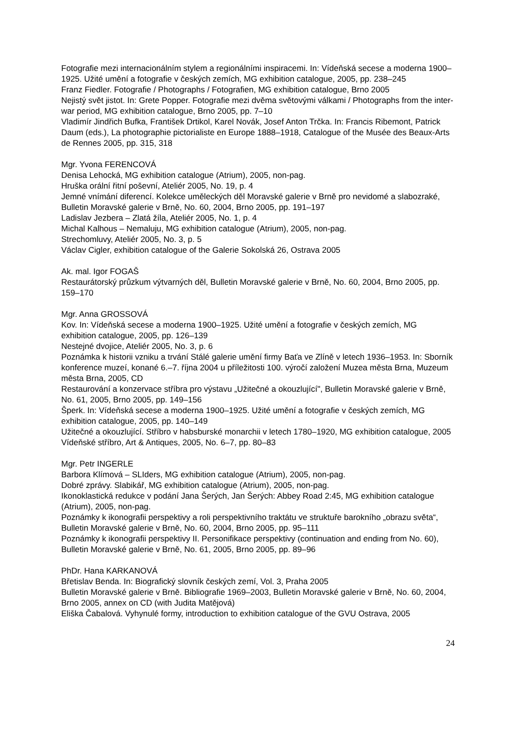Fotografie mezi internacionálním stylem a regionálními inspiracemi. In: Vídeňská secese a moderna 1900–1925. Užité umění a fotografie v českých zemích, MG exhibition catalogue, 2005, pp. 238–245
Franz Fiedler. Fotografie / Photographs / Fotografien, MG exhibition catalogue, Brno 2005
Nejistý svět jistot. In: Grete Popper. Fotografie mezi dvěma světovými válkami / Photographs from the inter-war period, MG exhibition catalogue, Brno 2005, pp. 7–10
Vladimír Jindřich Bufka, František Drtikol, Karel Novák, Josef Anton Trčka. In: Francis Ribemont, Patrick Daum (eds.), La photographie pictorialiste en Europe 1888–1918, Catalogue of the Musée des Beaux-Arts de Rennes 2005, pp. 315, 318
Mgr. Yvona FERENCOVÁ
Denisa Lehocká, MG exhibition catalogue (Atrium), 2005, non-pag.
Hruška orální řitní poševní, Ateliér 2005, No. 19, p. 4
Jemné vnímání diferencí. Kolekce uměleckých děl Moravské galerie v Brně pro nevidomé a slabozraké, Bulletin Moravské galerie v Brně, No. 60, 2004, Brno 2005, pp. 191–197
Ladislav Jezbera – Zlatá žíla, Ateliér 2005, No. 1, p. 4
Michal Kalhous – Nemaluju, MG exhibition catalogue (Atrium), 2005, non-pag.
Strechomluvy, Ateliér 2005, No. 3, p. 5
Václav Cigler, exhibition catalogue of the Galerie Sokolská 26, Ostrava 2005
Ak. mal. Igor FOGAŠ
Restaurátorský průzkum výtvarných děl, Bulletin Moravské galerie v Brně, No. 60, 2004, Brno 2005, pp. 159–170
Mgr. Anna GROSSOVÁ
Kov. In: Vídeňská secese a moderna 1900–1925. Užité umění a fotografie v českých zemích, MG exhibition catalogue, 2005, pp. 126–139
Nestejné dvojice, Ateliér 2005, No. 3, p. 6
Poznámka k historii vzniku a trvání Stálé galerie umění firmy Baťa ve Zlíně v letech 1936–1953. In: Sborník konference muzeí, konané 6.–7. října 2004 u příležitosti 100. výročí založení Muzea města Brna, Muzeum města Brna, 2005, CD
Restaurování a konzervace stříbra pro výstavu „Užitečné a okouzlující", Bulletin Moravské galerie v Brně, No. 61, 2005, Brno 2005, pp. 149–156
Šperk. In: Vídeňská secese a moderna 1900–1925. Užité umění a fotografie v českých zemích, MG exhibition catalogue, 2005, pp. 140–149
Užitečné a okouzlující. Stříbro v habsburské monarchii v letech 1780–1920, MG exhibition catalogue, 2005
Vídeňské stříbro, Art & Antiques, 2005, No. 6–7, pp. 80–83
Mgr. Petr INGERLE
Barbora Klímová – SLIders, MG exhibition catalogue (Atrium), 2005, non-pag.
Dobré zprávy. Slabikář, MG exhibition catalogue (Atrium), 2005, non-pag.
Ikonoklastická redukce v podání Jana Šerých, Jan Šerých: Abbey Road 2:45, MG exhibition catalogue (Atrium), 2005, non-pag.
Poznámky k ikonografii perspektivy a roli perspektivního traktátu ve struktuře barokního „obrazu světa“, Bulletin Moravské galerie v Brně, No. 60, 2004, Brno 2005, pp. 95–111
Poznámky k ikonografii perspektivy II. Personifikace perspektivy (continuation and ending from No. 60), Bulletin Moravské galerie v Brně, No. 61, 2005, Brno 2005, pp. 89–96
PhDr. Hana KARKANOVÁ
Břetislav Benda. In: Biografický slovník českých zemí, Vol. 3, Praha 2005
Bulletin Moravské galerie v Brně. Bibliografie 1969–2003, Bulletin Moravské galerie v Brně, No. 60, 2004, Brno 2005, annex on CD (with Judita Matějová)
Eliška Čabalová. Vyhynulé formy, introduction to exhibition catalogue of the GVU Ostrava, 2005
24